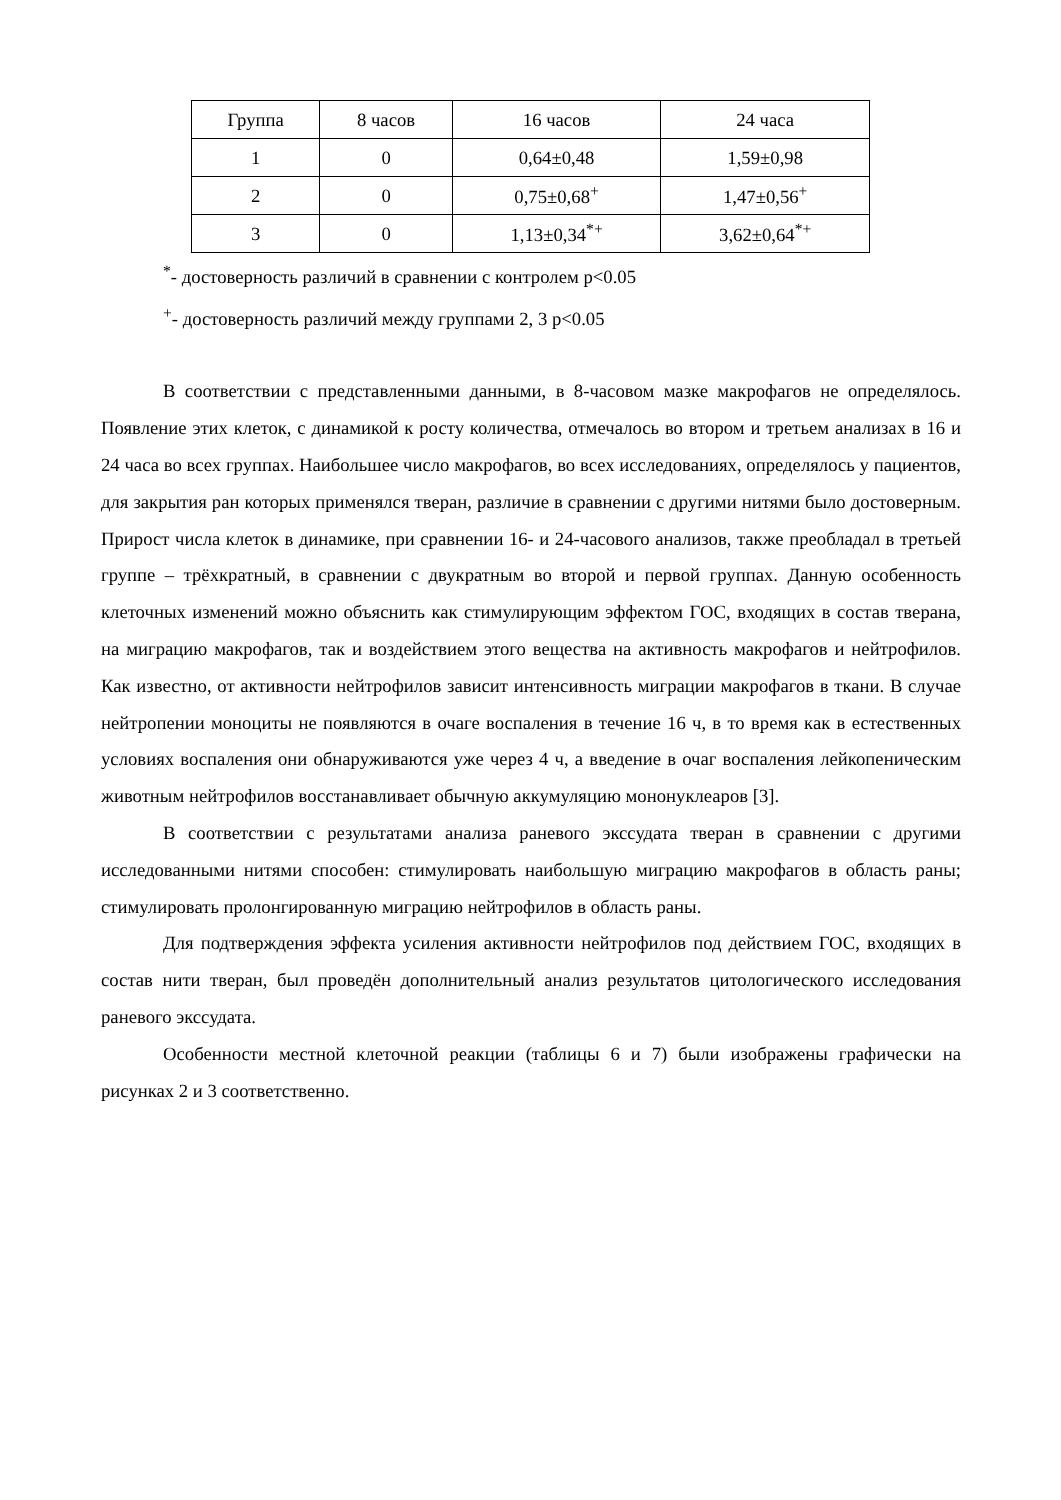| Группа | 8 часов | 16 часов | 24 часа |
| --- | --- | --- | --- |
| 1 | 0 | 0,64±0,48 | 1,59±0,98 |
| 2 | 0 | 0,75±0,68<sup>+</sup> | 1,47±0,56<sup>+</sup> |
| 3 | 0 | 1,13±0,34<sup>*+</sup> | 3,62±0,64<sup>*+</sup> |
<sup>*</sup>- достоверность различий в сравнении с контролем p<0.05
<sup>+</sup>- достоверность различий между группами 2, 3 p<0.05
В соответствии с представленными данными, в 8-часовом мазке макрофагов не определялось. Появление этих клеток, с динамикой к росту количества, отмечалось во втором и третьем анализах в 16 и 24 часа во всех группах. Наибольшее число макрофагов, во всех исследованиях, определялось у пациентов, для закрытия ран которых применялся тверан, различие в сравнении с другими нитями было достоверным. Прирост числа клеток в динамике, при сравнении 16- и 24-часового анализов, также преобладал в третьей группе – трёхкратный, в сравнении с двукратным во второй и первой группах. Данную особенность клеточных изменений можно объяснить как стимулирующим эффектом ГОС, входящих в состав тверана, на миграцию макрофагов, так и воздействием этого вещества на активность макрофагов и нейтрофилов. Как известно, от активности нейтрофилов зависит интенсивность миграции макрофагов в ткани. В случае нейтропении моноциты не появляются в очаге воспаления в течение 16 ч, в то время как в естественных условиях воспаления они обнаруживаются уже через 4 ч, а введение в очаг воспаления лейкопеническим животным нейтрофилов восстанавливает обычную аккумуляцию мононуклеаров [3].
В соответствии с результатами анализа раневого экссудата тверан в сравнении с другими исследованными нитями способен: стимулировать наибольшую миграцию макрофагов в область раны; стимулировать пролонгированную миграцию нейтрофилов в область раны.
Для подтверждения эффекта усиления активности нейтрофилов под действием ГОС, входящих в состав нити тверан, был проведён дополнительный анализ результатов цитологического исследования раневого экссудата.
Особенности местной клеточной реакции (таблицы 6 и 7) были изображены графически на рисунках 2 и 3 соответственно.